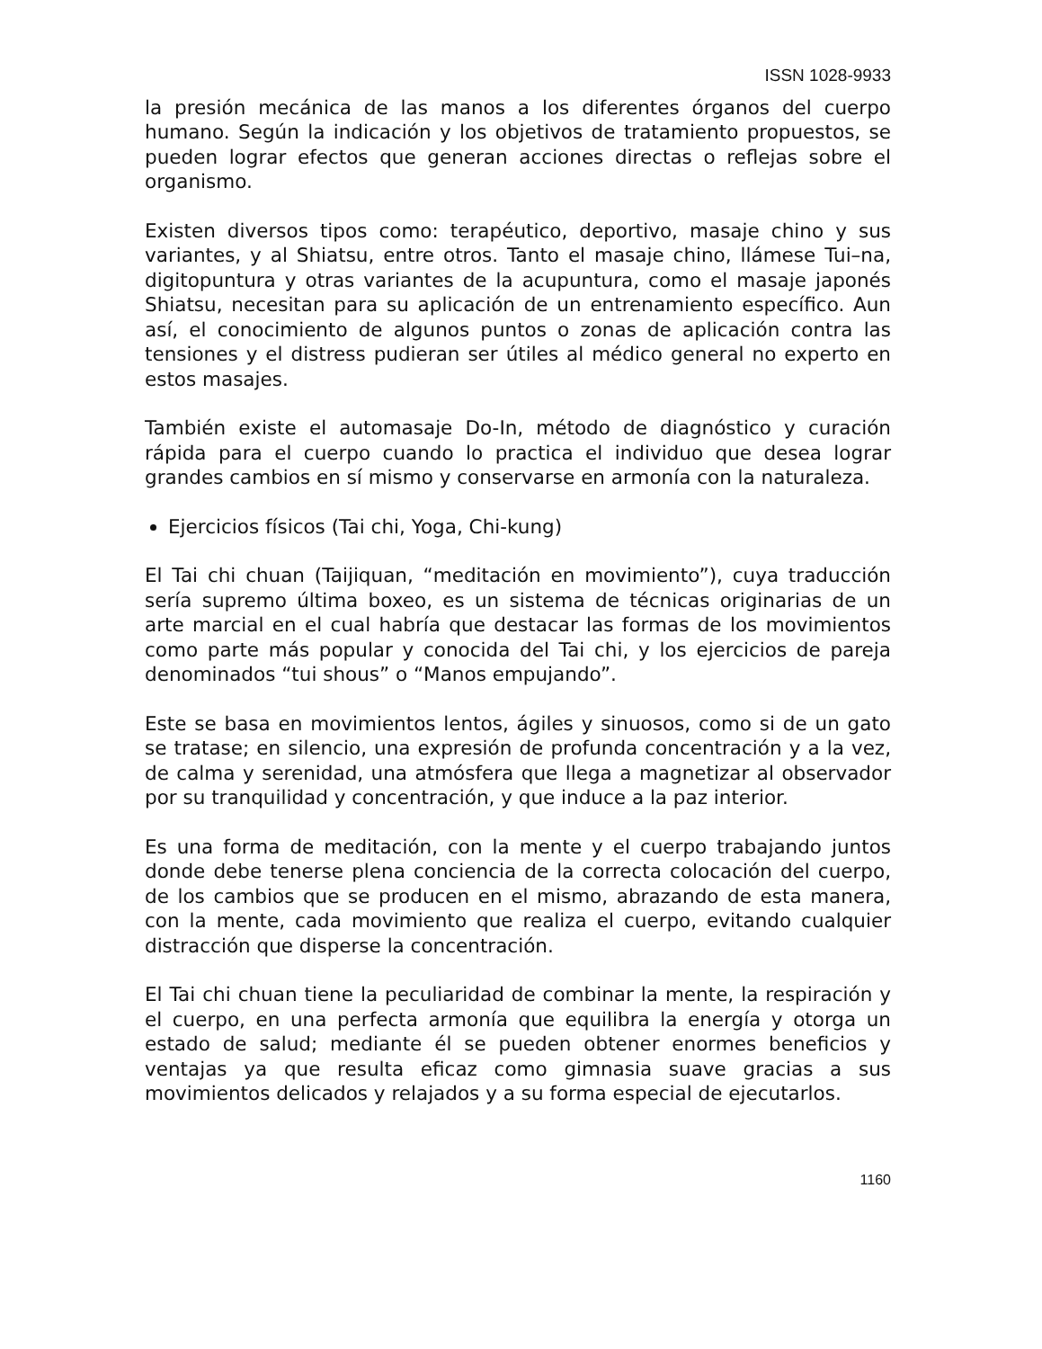ISSN 1028-9933
la presión mecánica de las manos a los diferentes órganos del cuerpo humano. Según la indicación y los objetivos de tratamiento propuestos, se pueden lograr efectos que generan acciones directas o reflejas sobre el organismo.
Existen diversos tipos como: terapéutico, deportivo, masaje chino y sus variantes, y al Shiatsu, entre otros. Tanto el masaje chino, llámese Tui–na, digitopuntura y otras variantes de la acupuntura, como el masaje japonés Shiatsu, necesitan para su aplicación de un entrenamiento específico. Aun así, el conocimiento de algunos puntos o zonas de aplicación contra las tensiones y el distress pudieran ser útiles al médico general no experto en estos masajes.
También existe el automasaje Do-In, método de diagnóstico y curación rápida para el cuerpo cuando lo practica el individuo que desea lograr grandes cambios en sí mismo y conservarse en armonía con la naturaleza.
Ejercicios físicos (Tai chi, Yoga, Chi-kung)
El Tai chi chuan (Taijiquan, “meditación en movimiento”), cuya traducción sería supremo última boxeo, es un sistema de técnicas originarias de un arte marcial en el cual habría que destacar las formas de los movimientos como parte más popular y conocida del Tai chi, y los ejercicios de pareja denominados “tui shous” o “Manos empujando”.
Este se basa en movimientos lentos, ágiles y sinuosos, como si de un gato se tratase; en silencio, una expresión de profunda concentración y a la vez, de calma y serenidad, una atmósfera que llega a magnetizar al observador por su tranquilidad y concentración, y que induce a la paz interior.
Es una forma de meditación, con la mente y el cuerpo trabajando juntos donde debe tenerse plena conciencia de la correcta colocación del cuerpo, de los cambios que se producen en el mismo, abrazando de esta manera, con la mente, cada movimiento que realiza el cuerpo, evitando cualquier distracción que disperse la concentración.
El Tai chi chuan tiene la peculiaridad de combinar la mente, la respiración y el cuerpo, en una perfecta armonía que equilibra la energía y otorga un estado de salud; mediante él se pueden obtener enormes beneficios y ventajas ya que resulta eficaz como gimnasia suave gracias a sus movimientos delicados y relajados y a su forma especial de ejecutarlos.
1160